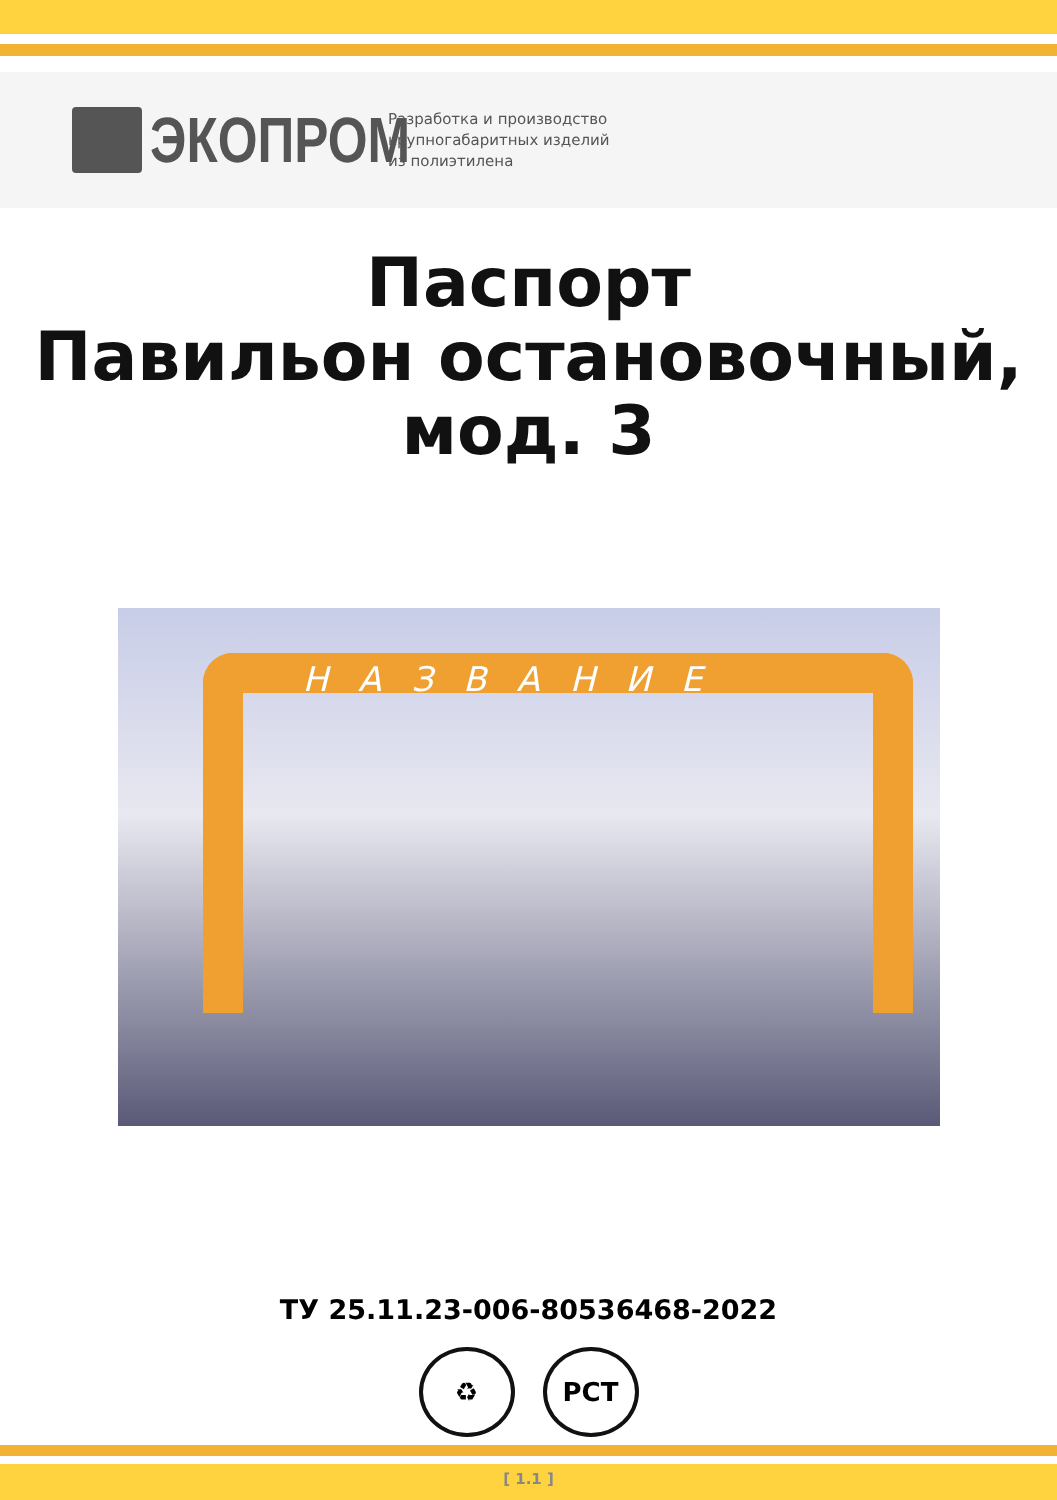ЭКОПРОМ
Разработка и производство
крупногабаритных изделий
из полиэтилена
Паспорт
Павильон остановочный,
мод. 3
НАЗВАНИЕ
ТУ 25.11.23-006-80536468-2022
♻ РСТ
[ 1.1 ]